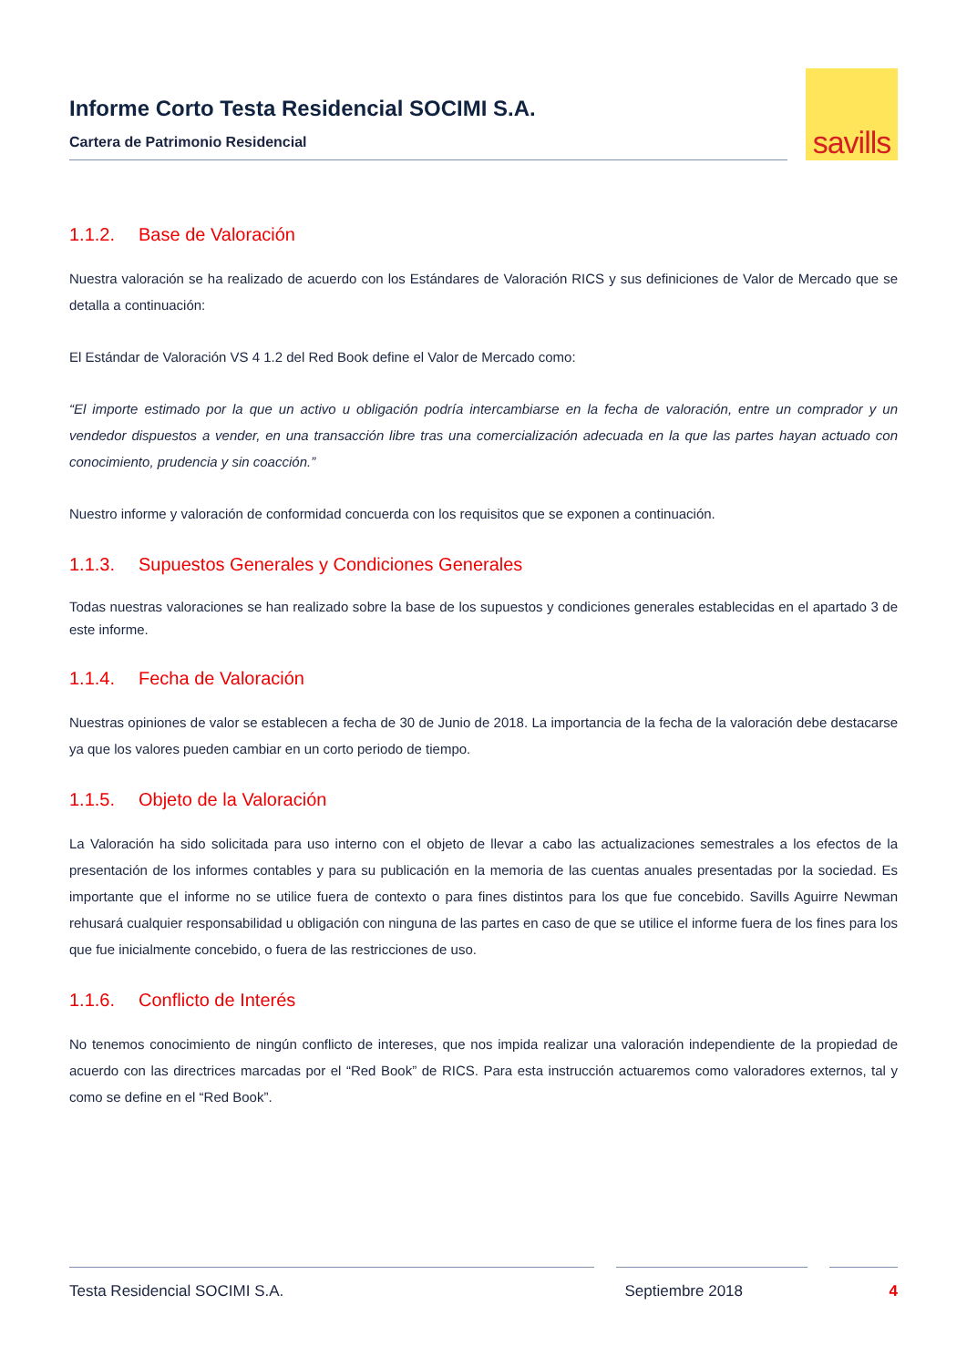Informe Corto Testa Residencial SOCIMI S.A.
Cartera de Patrimonio Residencial
savills
1.1.2. Base de Valoración
Nuestra valoración se ha realizado de acuerdo con los Estándares de Valoración RICS y sus definiciones de Valor de Mercado que se detalla a continuación:
El Estándar de Valoración VS 4 1.2 del Red Book define el Valor de Mercado como:
“El importe estimado por la que un activo u obligación podría intercambiarse en la fecha de valoración, entre un comprador y un vendedor dispuestos a vender, en una transacción libre tras una comercialización adecuada en la que las partes hayan actuado con conocimiento, prudencia y sin coacción.”
Nuestro informe y valoración de conformidad concuerda con los requisitos que se exponen a continuación.
1.1.3. Supuestos Generales y Condiciones Generales
Todas nuestras valoraciones se han realizado sobre la base de los supuestos y condiciones generales establecidas en el apartado 3 de este informe.
1.1.4. Fecha de Valoración
Nuestras opiniones de valor se establecen a fecha de 30 de Junio de 2018. La importancia de la fecha de la valoración debe destacarse ya que los valores pueden cambiar en un corto periodo de tiempo.
1.1.5. Objeto de la Valoración
La Valoración ha sido solicitada para uso interno con el objeto de llevar a cabo las actualizaciones semestrales a los efectos de la presentación de los informes contables y para su publicación en la memoria de las cuentas anuales presentadas por la sociedad. Es importante que el informe no se utilice fuera de contexto o para fines distintos para los que fue concebido. Savills Aguirre Newman rehusará cualquier responsabilidad u obligación con ninguna de las partes en caso de que se utilice el informe fuera de los fines para los que fue inicialmente concebido, o fuera de las restricciones de uso.
1.1.6. Conflicto de Interés
No tenemos conocimiento de ningún conflicto de intereses, que nos impida realizar una valoración independiente de la propiedad de acuerdo con las directrices marcadas por el “Red Book” de RICS. Para esta instrucción actuaremos como valoradores externos, tal y como se define en el “Red Book”.
Testa Residencial SOCIMI S.A. Septiembre 2018 4